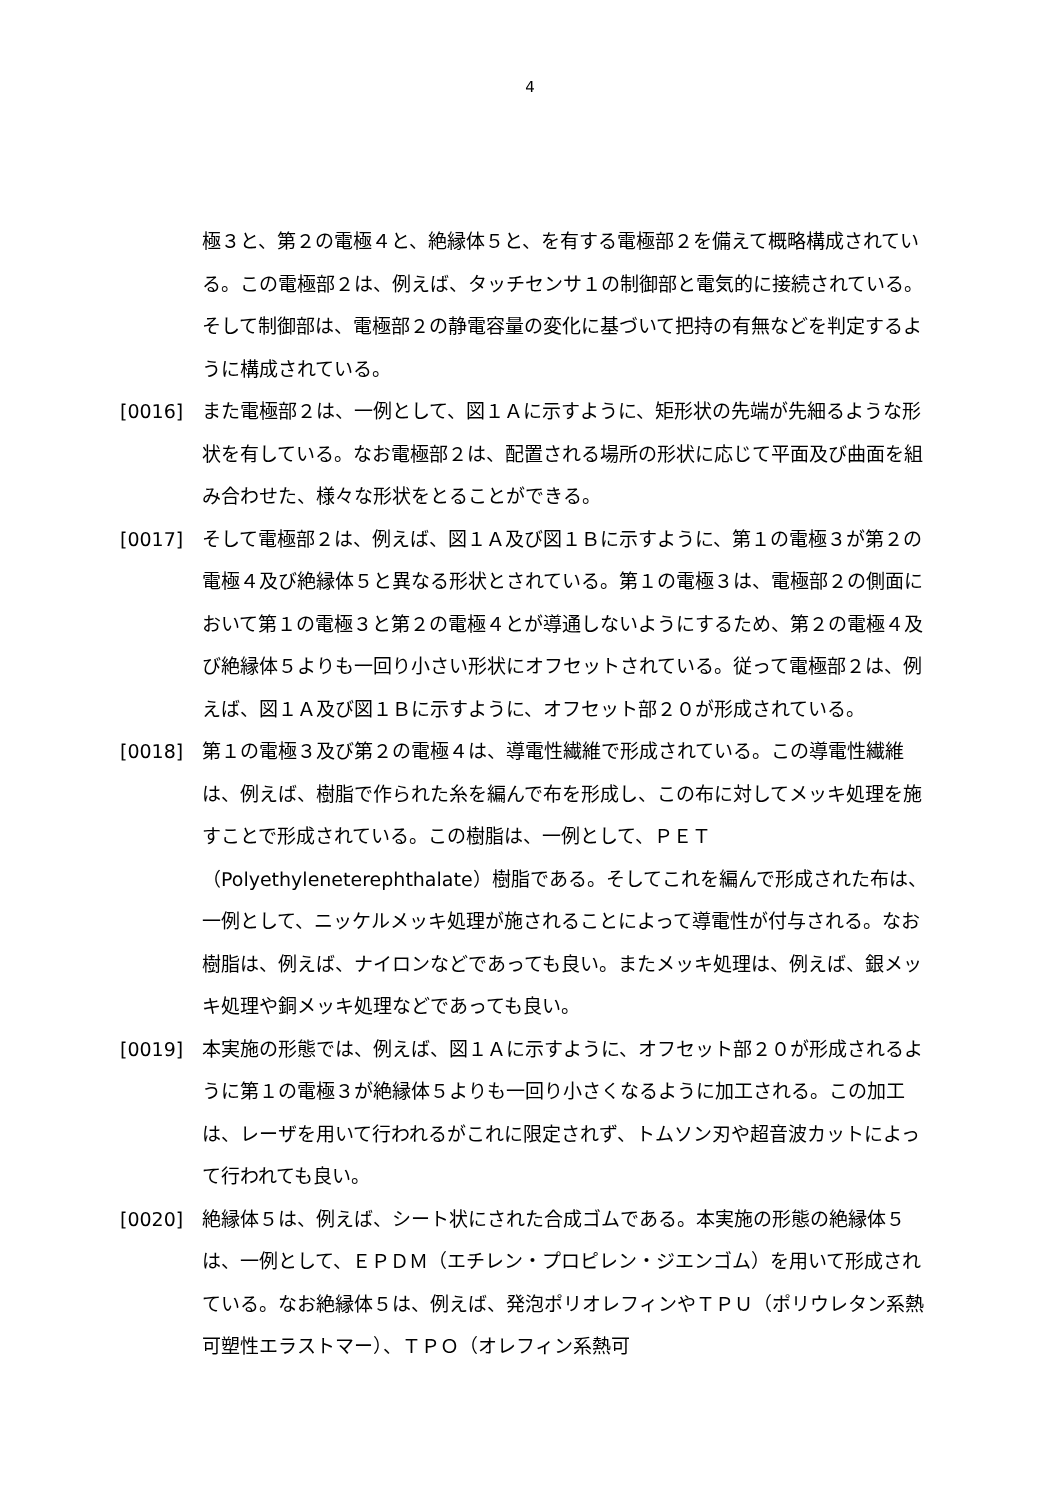4
極３と、第２の電極４と、絶縁体５と、を有する電極部２を備えて概略構成されている。この電極部２は、例えば、タッチセンサ１の制御部と電気的に接続されている。そして制御部は、電極部２の静電容量の変化に基づいて把持の有無などを判定するように構成されている。
[0016] また電極部２は、一例として、図１Ａに示すように、矩形状の先端が先細るような形状を有している。なお電極部２は、配置される場所の形状に応じて平面及び曲面を組み合わせた、様々な形状をとることができる。
[0017] そして電極部２は、例えば、図１Ａ及び図１Ｂに示すように、第１の電極３が第２の電極４及び絶縁体５と異なる形状とされている。第１の電極３は、電極部２の側面において第１の電極３と第２の電極４とが導通しないようにするため、第２の電極４及び絶縁体５よりも一回り小さい形状にオフセットされている。従って電極部２は、例えば、図１Ａ及び図１Ｂに示すように、オフセット部２０が形成されている。
[0018] 第１の電極３及び第２の電極４は、導電性繊維で形成されている。この導電性繊維は、例えば、樹脂で作られた糸を編んで布を形成し、この布に対してメッキ処理を施すことで形成されている。この樹脂は、一例として、ＰＥＴ（Polyethyleneterephthalate）樹脂である。そしてこれを編んで形成された布は、一例として、ニッケルメッキ処理が施されることによって導電性が付与される。なお樹脂は、例えば、ナイロンなどであっても良い。またメッキ処理は、例えば、銀メッキ処理や銅メッキ処理などであっても良い。
[0019] 本実施の形態では、例えば、図１Ａに示すように、オフセット部２０が形成されるように第１の電極３が絶縁体５よりも一回り小さくなるように加工される。この加工は、レーザを用いて行われるがこれに限定されず、トムソン刃や超音波カットによって行われても良い。
[0020] 絶縁体５は、例えば、シート状にされた合成ゴムである。本実施の形態の絶縁体５は、一例として、ＥＰＤＭ（エチレン・プロピレン・ジエンゴム）を用いて形成されている。なお絶縁体５は、例えば、発泡ポリオレフィンやＴＰＵ（ポリウレタン系熱可塑性エラストマー）、ＴＰＯ（オレフィン系熱可